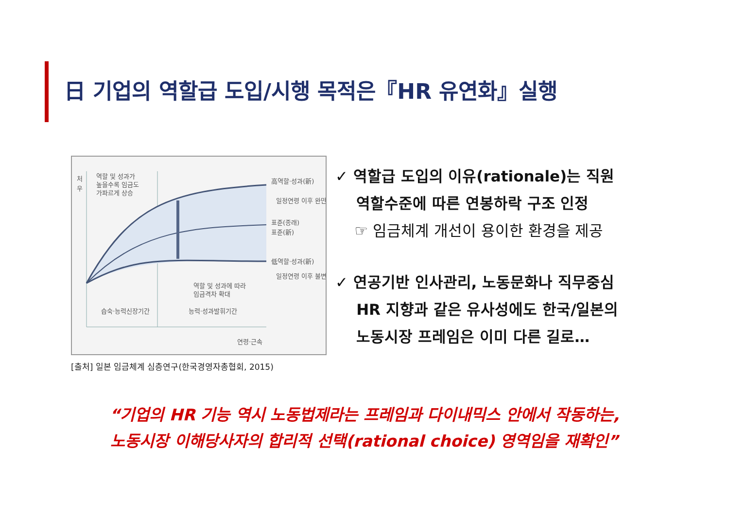日 기업의 역할급 도입/시행 목적은『HR 유연화』실행
역할 및 성과가
높을수록 임금도
가파르게 상승
高역할·성과(新)
일정연령 이후 완만
표준(종래)
표준(新)
低역할·성과(新)
일정연령 이후 불변
역할 및 성과에 따라
임금격차 확대
습숙·능력신장기간
능력·성과발휘기간
연령·근속
처
우
[출처] 일본 임금체계 심층연구(한국경영자총협회, 2015)
✓ 역할급 도입의 이유(rationale)는 직원
역할수준에 따른 연봉하락 구조 인정
☞ 임금체계 개선이 용이한 환경을 제공
✓ 연공기반 인사관리, 노동문화나 직무중심
HR 지향과 같은 유사성에도 한국/일본의
노동시장 프레임은 이미 다른 길로…
“기업의 HR 기능 역시 노동법제라는 프레임과 다이내믹스 안에서 작동하는,
노동시장 이해당사자의 합리적 선택(rational choice) 영역임을 재확인”